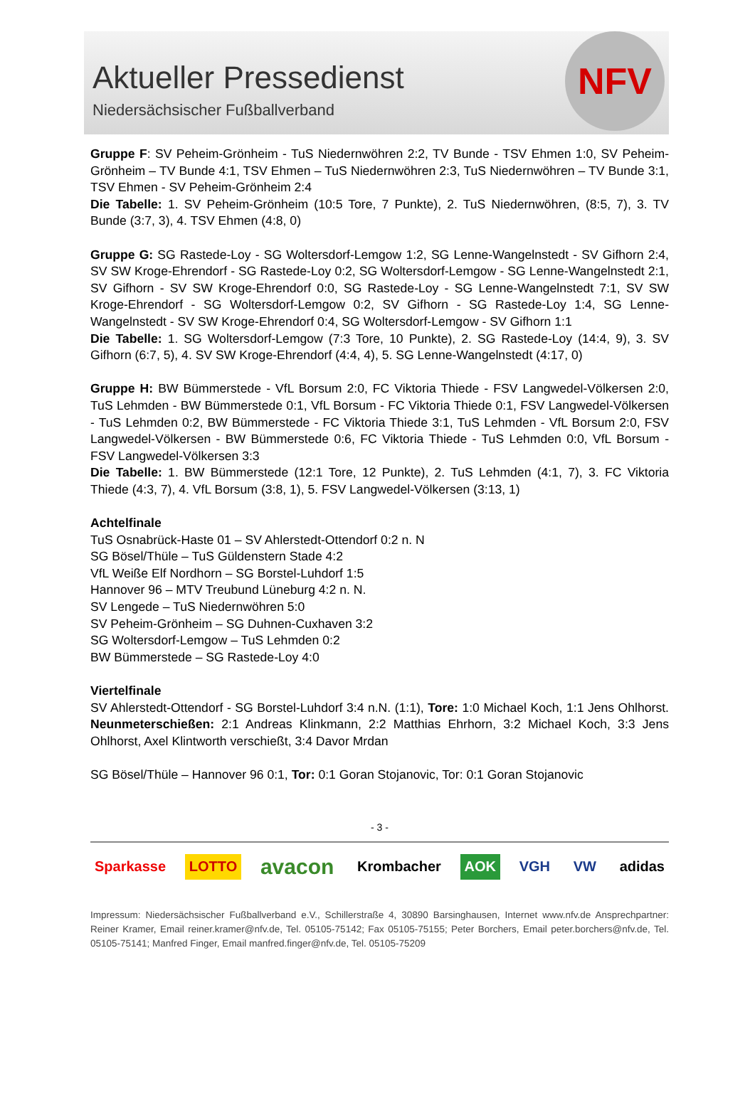Aktueller Pressedienst
Niedersächsischer Fußballverband
NFV
Gruppe F: SV Peheim-Grönheim - TuS Niedernwöhren 2:2, TV Bunde - TSV Ehmen 1:0, SV Peheim-Grönheim – TV Bunde 4:1, TSV Ehmen – TuS Niedernwöhren 2:3, TuS Niedernwöhren – TV Bunde 3:1, TSV Ehmen - SV Peheim-Grönheim 2:4
Die Tabelle: 1. SV Peheim-Grönheim (10:5 Tore, 7 Punkte), 2. TuS Niedernwöhren, (8:5, 7), 3. TV Bunde (3:7, 3), 4. TSV Ehmen (4:8, 0)
Gruppe G: SG Rastede-Loy - SG Woltersdorf-Lemgow 1:2, SG Lenne-Wangelnstedt - SV Gifhorn 2:4, SV SW Kroge-Ehrendorf - SG Rastede-Loy 0:2, SG Woltersdorf-Lemgow - SG Lenne-Wangelnstedt 2:1, SV Gifhorn - SV SW Kroge-Ehrendorf 0:0, SG Rastede-Loy - SG Lenne-Wangelnstedt 7:1, SV SW Kroge-Ehrendorf - SG Woltersdorf-Lemgow 0:2, SV Gifhorn - SG Rastede-Loy 1:4, SG Lenne-Wangelnstedt - SV SW Kroge-Ehrendorf 0:4, SG Woltersdorf-Lemgow - SV Gifhorn 1:1
Die Tabelle: 1. SG Woltersdorf-Lemgow (7:3 Tore, 10 Punkte), 2. SG Rastede-Loy (14:4, 9), 3. SV Gifhorn (6:7, 5), 4. SV SW Kroge-Ehrendorf (4:4, 4), 5. SG Lenne-Wangelnstedt (4:17, 0)
Gruppe H: BW Bümmerstede - VfL Borsum 2:0, FC Viktoria Thiede - FSV Langwedel-Völkersen 2:0, TuS Lehmden - BW Bümmerstede 0:1, VfL Borsum - FC Viktoria Thiede 0:1, FSV Langwedel-Völkersen - TuS Lehmden 0:2, BW Bümmerstede - FC Viktoria Thiede 3:1, TuS Lehmden - VfL Borsum 2:0, FSV Langwedel-Völkersen - BW Bümmerstede 0:6, FC Viktoria Thiede - TuS Lehmden 0:0, VfL Borsum - FSV Langwedel-Völkersen 3:3
Die Tabelle: 1. BW Bümmerstede (12:1 Tore, 12 Punkte), 2. TuS Lehmden (4:1, 7), 3. FC Viktoria Thiede (4:3, 7), 4. VfL Borsum (3:8, 1), 5. FSV Langwedel-Völkersen (3:13, 1)
Achtelfinale
TuS Osnabrück-Haste 01 – SV Ahlerstedt-Ottendorf 0:2 n. N
SG Bösel/Thüle – TuS Güldenstern Stade 4:2
VfL Weiße Elf Nordhorn – SG Borstel-Luhdorf 1:5
Hannover 96 – MTV Treubund Lüneburg 4:2 n. N.
SV Lengede – TuS Niedernwöhren 5:0
SV Peheim-Grönheim – SG Duhnen-Cuxhaven 3:2
SG Woltersdorf-Lemgow – TuS Lehmden 0:2
BW Bümmerstede – SG Rastede-Loy 4:0
Viertelfinale
SV Ahlerstedt-Ottendorf - SG Borstel-Luhdorf 3:4 n.N. (1:1), Tore: 1:0 Michael Koch, 1:1 Jens Ohlhorst. Neunmeterschießen: 2:1 Andreas Klinkmann, 2:2 Matthias Ehrhorn, 3:2 Michael Koch, 3:3 Jens Ohlhorst, Axel Klintworth verschießt, 3:4 Davor Mrdan
SG Bösel/Thüle – Hannover 96 0:1, Tor: 0:1 Goran Stojanovic, Tor: 0:1 Goran Stojanovic
- 3 -
Sparkasse LOTTO avacon Krombacher AOK VGH VW adidas
Impressum: Niedersächsischer Fußballverband e.V., Schillerstraße 4, 30890 Barsinghausen, Internet www.nfv.de Ansprechpartner: Reiner Kramer, Email reiner.kramer@nfv.de, Tel. 05105-75142; Fax 05105-75155; Peter Borchers, Email peter.borchers@nfv.de, Tel. 05105-75141; Manfred Finger, Email manfred.finger@nfv.de, Tel. 05105-75209